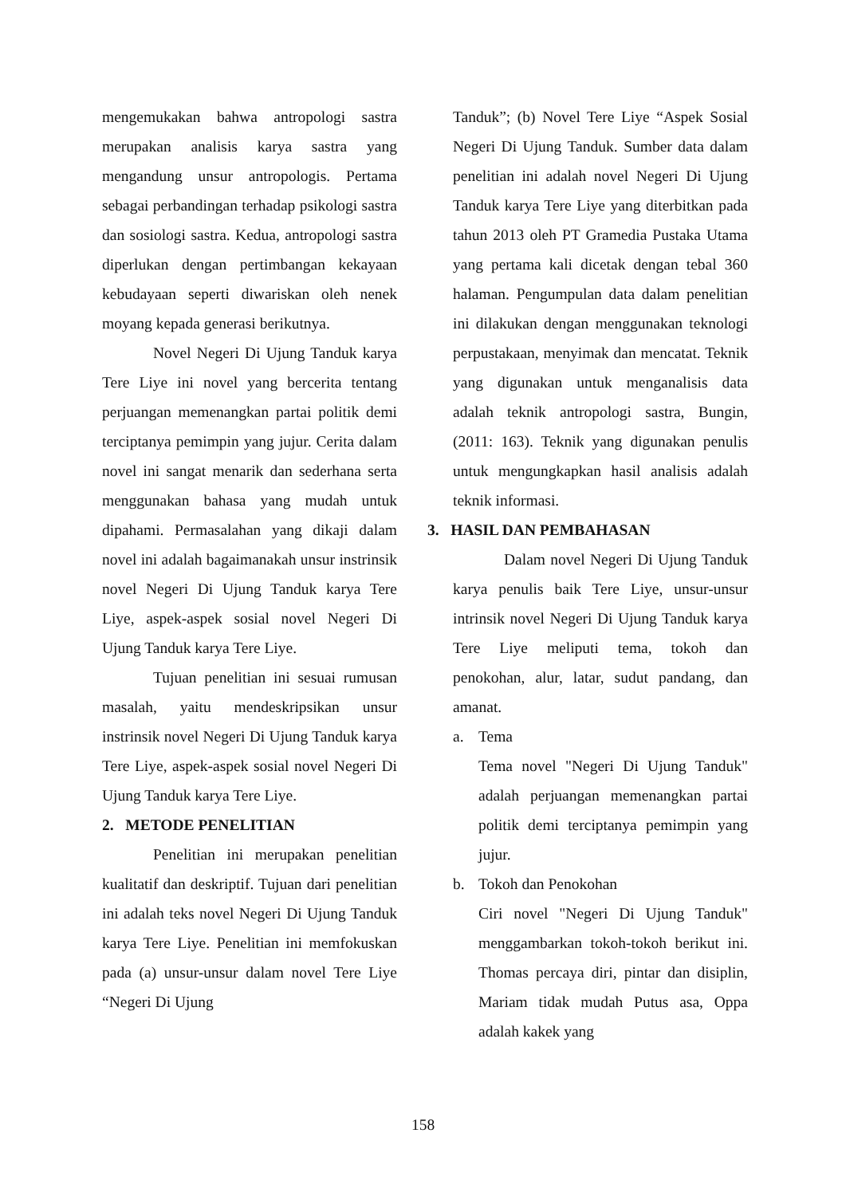mengemukakan bahwa antropologi sastra merupakan analisis karya sastra yang mengandung unsur antropologis. Pertama sebagai perbandingan terhadap psikologi sastra dan sosiologi sastra. Kedua, antropologi sastra diperlukan dengan pertimbangan kekayaan kebudayaan seperti diwariskan oleh nenek moyang kepada generasi berikutnya.
Novel Negeri Di Ujung Tanduk karya Tere Liye ini novel yang bercerita tentang perjuangan memenangkan partai politik demi terciptanya pemimpin yang jujur. Cerita dalam novel ini sangat menarik dan sederhana serta menggunakan bahasa yang mudah untuk dipahami. Permasalahan yang dikaji dalam novel ini adalah bagaimanakah unsur instrinsik novel Negeri Di Ujung Tanduk karya Tere Liye, aspek-aspek sosial novel Negeri Di Ujung Tanduk karya Tere Liye.
Tujuan penelitian ini sesuai rumusan masalah, yaitu mendeskripsikan unsur instrinsik novel Negeri Di Ujung Tanduk karya Tere Liye, aspek-aspek sosial novel Negeri Di Ujung Tanduk karya Tere Liye.
2. METODE PENELITIAN
Penelitian ini merupakan penelitian kualitatif dan deskriptif. Tujuan dari penelitian ini adalah teks novel Negeri Di Ujung Tanduk karya Tere Liye. Penelitian ini memfokuskan pada (a) unsur-unsur dalam novel Tere Liye “Negeri Di Ujung
Tanduk”; (b) Novel Tere Liye “Aspek Sosial Negeri Di Ujung Tanduk. Sumber data dalam penelitian ini adalah novel Negeri Di Ujung Tanduk karya Tere Liye yang diterbitkan pada tahun 2013 oleh PT Gramedia Pustaka Utama yang pertama kali dicetak dengan tebal 360 halaman. Pengumpulan data dalam penelitian ini dilakukan dengan menggunakan teknologi perpustakaan, menyimak dan mencatat. Teknik yang digunakan untuk menganalisis data adalah teknik antropologi sastra, Bungin,(2011: 163). Teknik yang digunakan penulis untuk mengungkapkan hasil analisis adalah teknik informasi.
3. HASIL DAN PEMBAHASAN
Dalam novel Negeri Di Ujung Tanduk karya penulis baik Tere Liye, unsur-unsur intrinsik novel Negeri Di Ujung Tanduk karya Tere Liye meliputi tema, tokoh dan penokohan, alur, latar, sudut pandang, dan amanat.
a. Tema
Tema novel "Negeri Di Ujung Tanduk" adalah perjuangan memenangkan partai politik demi terciptanya pemimpin yang jujur.
b. Tokoh dan Penokohan
Ciri novel "Negeri Di Ujung Tanduk" menggambarkan tokoh-tokoh berikut ini. Thomas percaya diri, pintar dan disiplin, Mariam tidak mudah Putus asa, Oppa adalah kakek yang
158